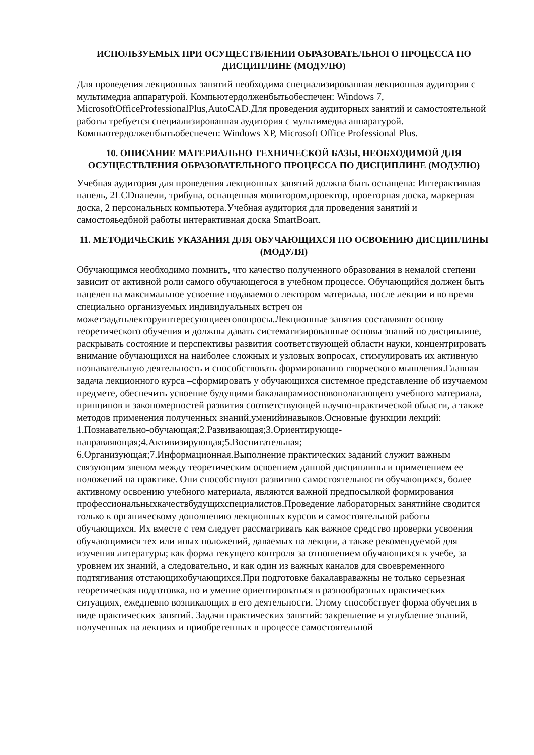ИСПОЛЬЗУЕМЫХ ПРИ ОСУЩЕСТВЛЕНИИ ОБРАЗОВАТЕЛЬНОГО ПРОЦЕССА ПО ДИСЦИПЛИНЕ (МОДУЛЮ)
Для проведения лекционных занятий необходима специализированная лекционная аудитория с мультимедиа аппаратурой. Компьютердолженбытьобеспечен: Windows 7, MicrosoftOfficeProfessionalPlus,AutoCAD.Для проведения аудиторных занятий и самостоятельной работы требуется специализированная аудитория с мультимедиа аппаратурой. Компьютердолженбытьобеспечен: Windows XP, Microsoft Office Professional Plus.
10. ОПИСАНИЕ МАТЕРИАЛЬНО ТЕХНИЧЕСКОЙ БАЗЫ, НЕОБХОДИМОЙ ДЛЯ ОСУЩЕСТВЛЕНИЯ ОБРАЗОВАТЕЛЬНОГО ПРОЦЕССА ПО ДИСЦИПЛИНЕ (МОДУЛЮ)
Учебная аудитория для проведения лекционных занятий должна быть оснащена: Интерактивная панель, 2LCDпанели, трибуна, оснащенная монитором,проектор, проеторная доска, маркерная доска, 2 персональных компьютера.Учебная аудитория для проведения занятий и самостояьедбной работы интерактивная доска SmartBoart.
11. МЕТОДИЧЕСКИЕ УКАЗАНИЯ ДЛЯ ОБУЧАЮЩИХСЯ ПО ОСВОЕНИЮ ДИСЦИПЛИНЫ (МОДУЛЯ)
Обучающимся необходимо помнить, что качество полученного образования в немалой степени зависит от активной роли самого обучающегося в учебном процессе. Обучающийся должен быть нацелен на максимальное усвоение подаваемого лектором материала, после лекции и во время специально организуемых индивидуальных встреч он можетзадатьлекторуинтересующиееговопросы.Лекционные занятия составляют основу теоретического обучения и должны давать систематизированные основы знаний по дисциплине, раскрывать состояние и перспективы развития соответствующей области науки, концентрировать внимание обучающихся на наиболее сложных и узловых вопросах, стимулировать их активную познавательную деятельность и способствовать формированию творческого мышления.Главная задача лекционного курса –сформировать у обучающихся системное представление об изучаемом предмете, обеспечить усвоение будущими бакалаврамиосновополагающего учебного материала, принципов и закономерностей развития соответствующей научно-практической области, а также методов применения полученных знаний,уменийинавыков.Основные функции лекций: 1.Познавательно-обучающая;2.Развивающая;3.Ориентирующе-направляющая;4.Активизирующая;5.Воспитательная; 6.Организующая;7.Информационная.Выполнение практических заданий служит важным связующим звеном между теоретическим освоением данной дисциплины и применением ее положений на практике. Они способствуют развитию самостоятельности обучающихся, более активному освоению учебного материала, являются важной предпосылкой формирования профессиональныхкачествбудущихспециалистов.Проведение лабораторных занятийне сводится только к органическому дополнению лекционных курсов и самостоятельной работы обучающихся. Их вместе с тем следует рассматривать как важное средство проверки усвоения обучающимися тех или иных положений, даваемых на лекции, а также рекомендуемой для изучения литературы; как форма текущего контроля за отношением обучающихся к учебе, за уровнем их знаний, а следовательно, и как один из важных каналов для своевременного подтягивания отстающихобучающихся.При подготовке бакалавраважны не только серьезная теоретическая подготовка, но и умение ориентироваться в разнообразных практических ситуациях, ежедневно возникающих в его деятельности. Этому способствует форма обучения в виде практических занятий. Задачи практических занятий: закрепление и углубление знаний, полученных на лекциях и приобретенных в процессе самостоятельной